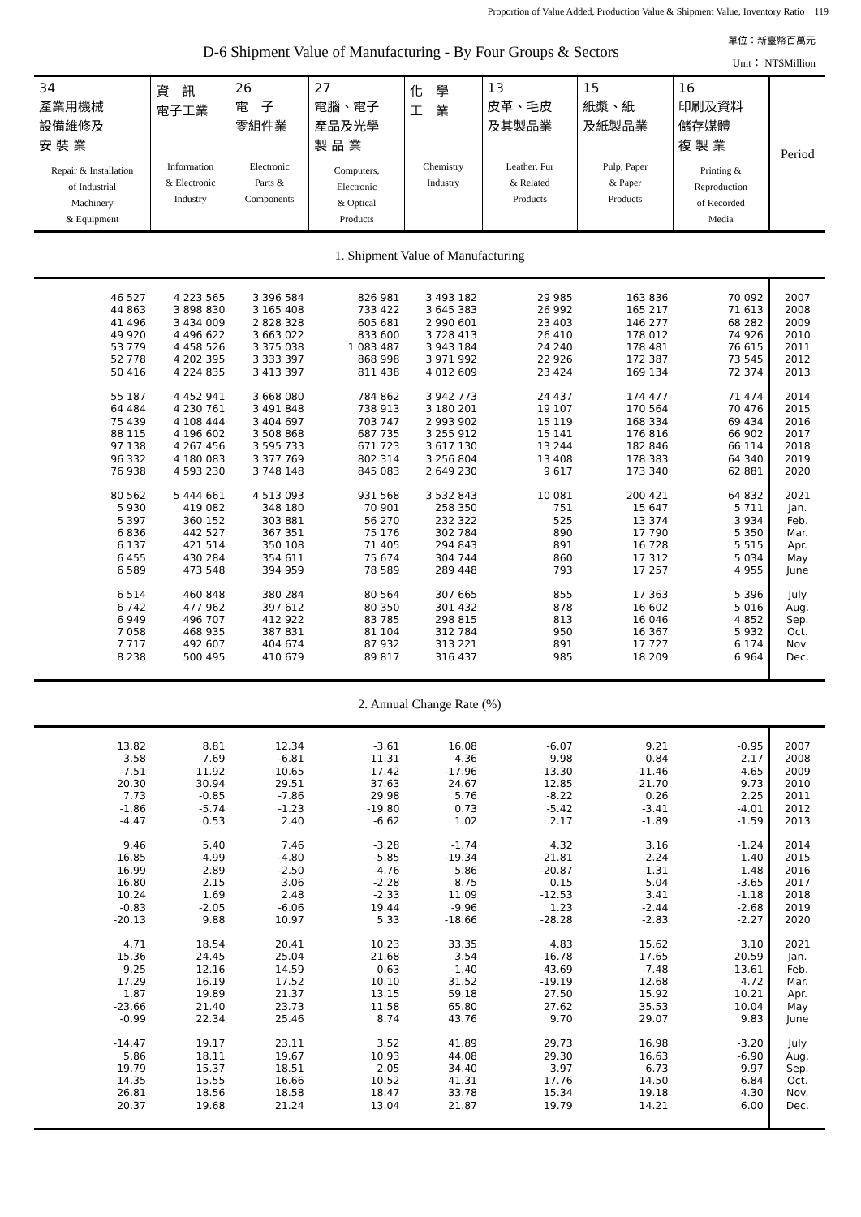Proportion of Value Added, Production Value & Shipment Value, Inventory Ratio　119
單位：新臺幣百萬元
D-6 Shipment Value of Manufacturing - By Four Groups & Sectors
Unit： NT$Million
| 34 產業用機械 設備維修及 安 裝 業 Repair & Installation of Industrial Machinery & Equipment | 資 訊 電子工業 Information & Electronic Industry | 26 電 子 零組件業 Electronic Parts & Components | 27 電腦、電子 產品及光學 製 品 業 Computers, Electronic & Optical Products | 化 學 工 業 Chemistry Industry | 13 皮革、毛皮 及其製品業 Leather, Fur & Related Products | 15 紙漿、紙 及紙製品業 Pulp, Paper & Paper Products | 16 印刷及資料 儲存媒體 複 製 業 Printing & Reproduction of Recorded Media | Period |
| --- | --- | --- | --- | --- | --- | --- | --- | --- |
| 1. Shipment Value of Manufacturing | | | | | | | | |
| 46 527 | 4 223 565 | 3 396 584 | 826 981 | 3 493 182 | 29 985 | 163 836 | 70 092 | 2007 |
| 44 863 | 3 898 830 | 3 165 408 | 733 422 | 3 645 383 | 26 992 | 165 217 | 71 613 | 2008 |
| 41 496 | 3 434 009 | 2 828 328 | 605 681 | 2 990 601 | 23 403 | 146 277 | 68 282 | 2009 |
| 49 920 | 4 496 622 | 3 663 022 | 833 600 | 3 728 413 | 26 410 | 178 012 | 74 926 | 2010 |
| 53 779 | 4 458 526 | 3 375 038 | 1 083 487 | 3 943 184 | 24 240 | 178 481 | 76 615 | 2011 |
| 52 778 | 4 202 395 | 3 333 397 | 868 998 | 3 971 992 | 22 926 | 172 387 | 73 545 | 2012 |
| 50 416 | 4 224 835 | 3 413 397 | 811 438 | 4 012 609 | 23 424 | 169 134 | 72 374 | 2013 |
| 55 187 | 4 452 941 | 3 668 080 | 784 862 | 3 942 773 | 24 437 | 174 477 | 71 474 | 2014 |
| 64 484 | 4 230 761 | 3 491 848 | 738 913 | 3 180 201 | 19 107 | 170 564 | 70 476 | 2015 |
| 75 439 | 4 108 444 | 3 404 697 | 703 747 | 2 993 902 | 15 119 | 168 334 | 69 434 | 2016 |
| 88 115 | 4 196 602 | 3 508 868 | 687 735 | 3 255 912 | 15 141 | 176 816 | 66 902 | 2017 |
| 97 138 | 4 267 456 | 3 595 733 | 671 723 | 3 617 130 | 13 244 | 182 846 | 66 114 | 2018 |
| 96 332 | 4 180 083 | 3 377 769 | 802 314 | 3 256 804 | 13 408 | 178 383 | 64 340 | 2019 |
| 76 938 | 4 593 230 | 3 748 148 | 845 083 | 2 649 230 | 9 617 | 173 340 | 62 881 | 2020 |
| 80 562 | 5 444 661 | 4 513 093 | 931 568 | 3 532 843 | 10 081 | 200 421 | 64 832 | 2021 |
| 5 930 | 419 082 | 348 180 | 70 901 | 258 350 | 751 | 15 647 | 5 711 | Jan. |
| 5 397 | 360 152 | 303 881 | 56 270 | 232 322 | 525 | 13 374 | 3 934 | Feb. |
| 6 836 | 442 527 | 367 351 | 75 176 | 302 784 | 890 | 17 790 | 5 350 | Mar. |
| 6 137 | 421 514 | 350 108 | 71 405 | 294 843 | 891 | 16 728 | 5 515 | Apr. |
| 6 455 | 430 284 | 354 611 | 75 674 | 304 744 | 860 | 17 312 | 5 034 | May |
| 6 589 | 473 548 | 394 959 | 78 589 | 289 448 | 793 | 17 257 | 4 955 | June |
| 6 514 | 460 848 | 380 284 | 80 564 | 307 665 | 855 | 17 363 | 5 396 | July |
| 6 742 | 477 962 | 397 612 | 80 350 | 301 432 | 878 | 16 602 | 5 016 | Aug. |
| 6 949 | 496 707 | 412 922 | 83 785 | 298 815 | 813 | 16 046 | 4 852 | Sep. |
| 7 058 | 468 935 | 387 831 | 81 104 | 312 784 | 950 | 16 367 | 5 932 | Oct. |
| 7 717 | 492 607 | 404 674 | 87 932 | 313 221 | 891 | 17 727 | 6 174 | Nov. |
| 8 238 | 500 495 | 410 679 | 89 817 | 316 437 | 985 | 18 209 | 6 964 | Dec. |
| 2. Annual Change Rate (%) | | | | | | | | |
| 13.82 | 8.81 | 12.34 | -3.61 | 16.08 | -6.07 | 9.21 | -0.95 | 2007 |
| -3.58 | -7.69 | -6.81 | -11.31 | 4.36 | -9.98 | 0.84 | 2.17 | 2008 |
| -7.51 | -11.92 | -10.65 | -17.42 | -17.96 | -13.30 | -11.46 | -4.65 | 2009 |
| 20.30 | 30.94 | 29.51 | 37.63 | 24.67 | 12.85 | 21.70 | 9.73 | 2010 |
| 7.73 | -0.85 | -7.86 | 29.98 | 5.76 | -8.22 | 0.26 | 2.25 | 2011 |
| -1.86 | -5.74 | -1.23 | -19.80 | 0.73 | -5.42 | -3.41 | -4.01 | 2012 |
| -4.47 | 0.53 | 2.40 | -6.62 | 1.02 | 2.17 | -1.89 | -1.59 | 2013 |
| 9.46 | 5.40 | 7.46 | -3.28 | -1.74 | 4.32 | 3.16 | -1.24 | 2014 |
| 16.85 | -4.99 | -4.80 | -5.85 | -19.34 | -21.81 | -2.24 | -1.40 | 2015 |
| 16.99 | -2.89 | -2.50 | -4.76 | -5.86 | -20.87 | -1.31 | -1.48 | 2016 |
| 16.80 | 2.15 | 3.06 | -2.28 | 8.75 | 0.15 | 5.04 | -3.65 | 2017 |
| 10.24 | 1.69 | 2.48 | -2.33 | 11.09 | -12.53 | 3.41 | -1.18 | 2018 |
| -0.83 | -2.05 | -6.06 | 19.44 | -9.96 | 1.23 | -2.44 | -2.68 | 2019 |
| -20.13 | 9.88 | 10.97 | 5.33 | -18.66 | -28.28 | -2.83 | -2.27 | 2020 |
| 4.71 | 18.54 | 20.41 | 10.23 | 33.35 | 4.83 | 15.62 | 3.10 | 2021 |
| 15.36 | 24.45 | 25.04 | 21.68 | 3.54 | -16.78 | 17.65 | 20.59 | Jan. |
| -9.25 | 12.16 | 14.59 | 0.63 | -1.40 | -43.69 | -7.48 | -13.61 | Feb. |
| 17.29 | 16.19 | 17.52 | 10.10 | 31.52 | -19.19 | 12.68 | 4.72 | Mar. |
| 1.87 | 19.89 | 21.37 | 13.15 | 59.18 | 27.50 | 15.92 | 10.21 | Apr. |
| -23.66 | 21.40 | 23.73 | 11.58 | 65.80 | 27.62 | 35.53 | 10.04 | May |
| -0.99 | 22.34 | 25.46 | 8.74 | 43.76 | 9.70 | 29.07 | 9.83 | June |
| -14.47 | 19.17 | 23.11 | 3.52 | 41.89 | 29.73 | 16.98 | -3.20 | July |
| 5.86 | 18.11 | 19.67 | 10.93 | 44.08 | 29.30 | 16.63 | -6.90 | Aug. |
| 19.79 | 15.37 | 18.51 | 2.05 | 34.40 | -3.97 | 6.73 | -9.97 | Sep. |
| 14.35 | 15.55 | 16.66 | 10.52 | 41.31 | 17.76 | 14.50 | 6.84 | Oct. |
| 26.81 | 18.56 | 18.58 | 18.47 | 33.78 | 15.34 | 19.18 | 4.30 | Nov. |
| 20.37 | 19.68 | 21.24 | 13.04 | 21.87 | 19.79 | 14.21 | 6.00 | Dec. |